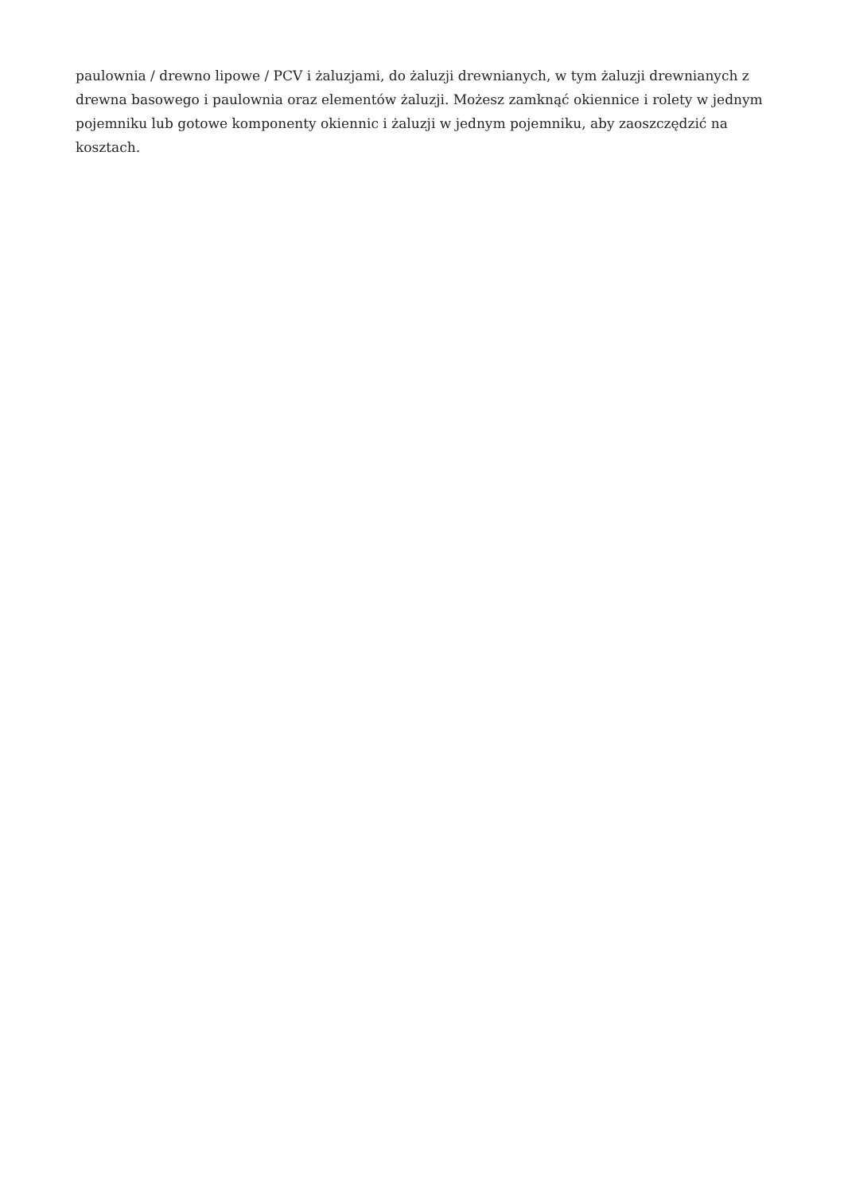paulownia / drewno lipowe / PCV i żaluzjami, do żaluzji drewnianych, w tym żaluzji drewnianych z drewna basowego i paulownia oraz elementów żaluzji. Możesz zamknąć okiennice i rolety w jednym pojemniku lub gotowe komponenty okiennic i żaluzji w jednym pojemniku, aby zaoszczędzić na kosztach.